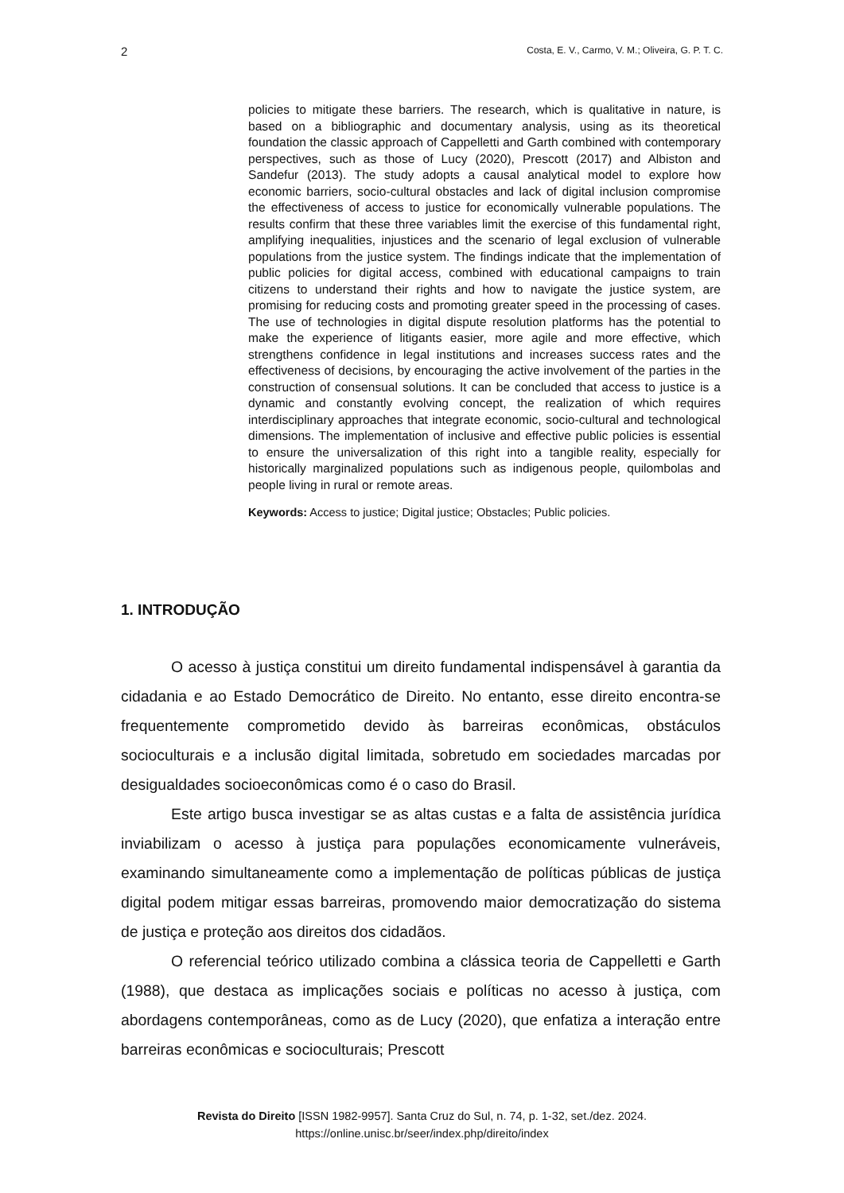2 Costa, E. V., Carmo, V. M.; Oliveira, G. P. T. C.
policies to mitigate these barriers. The research, which is qualitative in nature, is based on a bibliographic and documentary analysis, using as its theoretical foundation the classic approach of Cappelletti and Garth combined with contemporary perspectives, such as those of Lucy (2020), Prescott (2017) and Albiston and Sandefur (2013). The study adopts a causal analytical model to explore how economic barriers, socio-cultural obstacles and lack of digital inclusion compromise the effectiveness of access to justice for economically vulnerable populations. The results confirm that these three variables limit the exercise of this fundamental right, amplifying inequalities, injustices and the scenario of legal exclusion of vulnerable populations from the justice system. The findings indicate that the implementation of public policies for digital access, combined with educational campaigns to train citizens to understand their rights and how to navigate the justice system, are promising for reducing costs and promoting greater speed in the processing of cases. The use of technologies in digital dispute resolution platforms has the potential to make the experience of litigants easier, more agile and more effective, which strengthens confidence in legal institutions and increases success rates and the effectiveness of decisions, by encouraging the active involvement of the parties in the construction of consensual solutions. It can be concluded that access to justice is a dynamic and constantly evolving concept, the realization of which requires interdisciplinary approaches that integrate economic, socio-cultural and technological dimensions. The implementation of inclusive and effective public policies is essential to ensure the universalization of this right into a tangible reality, especially for historically marginalized populations such as indigenous people, quilombolas and people living in rural or remote areas.
Keywords: Access to justice; Digital justice; Obstacles; Public policies.
1. INTRODUÇÃO
O acesso à justiça constitui um direito fundamental indispensável à garantia da cidadania e ao Estado Democrático de Direito. No entanto, esse direito encontra-se frequentemente comprometido devido às barreiras econômicas, obstáculos socioculturais e a inclusão digital limitada, sobretudo em sociedades marcadas por desigualdades socioeconômicas como é o caso do Brasil.
Este artigo busca investigar se as altas custas e a falta de assistência jurídica inviabilizam o acesso à justiça para populações economicamente vulneráveis, examinando simultaneamente como a implementação de políticas públicas de justiça digital podem mitigar essas barreiras, promovendo maior democratização do sistema de justiça e proteção aos direitos dos cidadãos.
O referencial teórico utilizado combina a clássica teoria de Cappelletti e Garth (1988), que destaca as implicações sociais e políticas no acesso à justiça, com abordagens contemporâneas, como as de Lucy (2020), que enfatiza a interação entre barreiras econômicas e socioculturais; Prescott
Revista do Direito [ISSN 1982-9957]. Santa Cruz do Sul, n. 74, p. 1-32, set./dez. 2024.
https://online.unisc.br/seer/index.php/direito/index